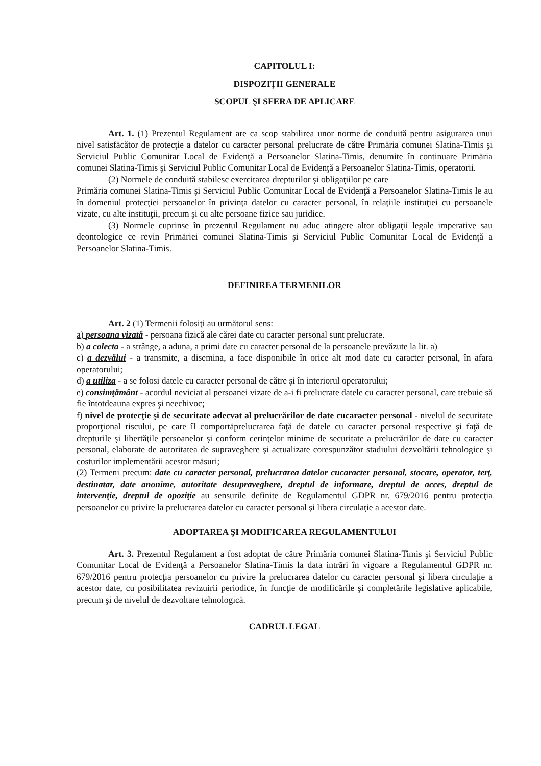CAPITOLUL I:
DISPOZIŢII GENERALE
SCOPUL ŞI SFERA DE APLICARE
Art. 1. (1) Prezentul Regulament are ca scop stabilirea unor norme de conduită pentru asigurarea unui nivel satisfăcător de protecţie a datelor cu caracter personal prelucrate de către Primăria comunei Slatina-Timis şi Serviciul Public Comunitar Local de Evidenţă a Persoanelor Slatina-Timis, denumite în continuare Primăria comunei Slatina-Timis şi Serviciul Public Comunitar Local de Evidenţă a Persoanelor Slatina-Timis, operatorii.
(2) Normele de conduită stabilesc exercitarea drepturilor şi obligaţiilor pe care
Primăria comunei Slatina-Timis şi Serviciul Public Comunitar Local de Evidenţă a Persoanelor Slatina-Timis le au în domeniul protecţiei persoanelor în privinţa datelor cu caracter personal, în relaţiile instituţiei cu persoanele vizate, cu alte instituţii, precum şi cu alte persoane fizice sau juridice.
(3) Normele cuprinse în prezentul Regulament nu aduc atingere altor obligaţii legale imperative sau deontologice ce revin Primăriei comunei Slatina-Timis şi Serviciul Public Comunitar Local de Evidenţă a Persoanelor Slatina-Timis.
DEFINIREA TERMENILOR
Art. 2 (1) Termenii folosiţi au următorul sens:
a) persoana vizată - persoana fizică ale cărei date cu caracter personal sunt prelucrate.
b) a colecta - a strânge, a aduna, a primi date cu caracter personal de la persoanele prevăzute la lit. a)
c) a dezvălui - a transmite, a disemina, a face disponibile în orice alt mod date cu caracter personal, în afara operatorului;
d) a utiliza - a se folosi datele cu caracter personal de către şi în interiorul operatorului;
e) consimţământ - acordul neviciat al persoanei vizate de a-i fi prelucrate datele cu caracter personal, care trebuie să fie întotdeauna expres şi neechivoc;
f) nivel de protecţie şi de securitate adecvat al prelucrărilor de date cucaracter personal - nivelul de securitate proporţional riscului, pe care îl comportăprelucrarea faţă de datele cu caracter personal respective şi faţă de drepturile şi libertăţile persoanelor şi conform cerinţelor minime de securitate a prelucrărilor de date cu caracter personal, elaborate de autoritatea de supraveghere şi actualizate corespunzător stadiului dezvoltării tehnologice şi costurilor implementării acestor măsuri;
(2) Termeni precum: date cu caracter personal, prelucrarea datelor cucaracter personal, stocare, operator, terţ, destinatar, date anonime, autoritate desupraveghere, dreptul de informare, dreptul de acces, dreptul de intervenţie, dreptul de opoziţie au sensurile definite de Regulamentul GDPR nr. 679/2016 pentru protecţia persoanelor cu privire la prelucrarea datelor cu caracter personal şi libera circulaţie a acestor date.
ADOPTAREA ŞI MODIFICAREA REGULAMENTULUI
Art. 3. Prezentul Regulament a fost adoptat de către Primăria comunei Slatina-Timis şi Serviciul Public Comunitar Local de Evidenţă a Persoanelor Slatina-Timis la data intrări în vigoare a Regulamentul GDPR nr. 679/2016 pentru protecţia persoanelor cu privire la prelucrarea datelor cu caracter personal şi libera circulaţie a acestor date, cu posibilitatea revizuirii periodice, în funcţie de modificările şi completările legislative aplicabile, precum şi de nivelul de dezvoltare tehnologică.
CADRUL LEGAL